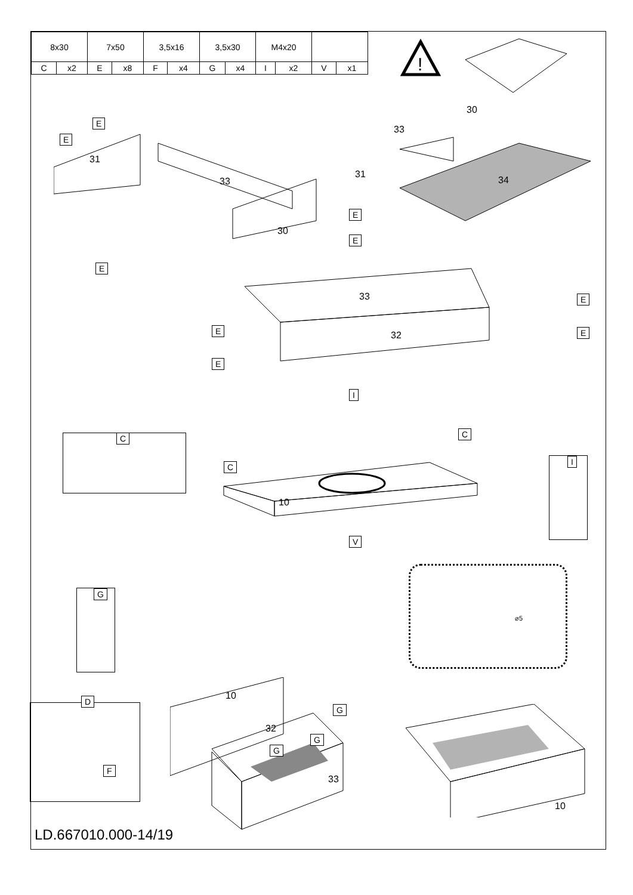| 8x30 | | 7x50 | | 3,5x16 | | 3,5x30 | | M4x20 | | | |
| C | x2 | E | x8 | F | x4 | G | x4 | I | x2 | V | x1 |
!
E
C
C
C
I
V
I
⌀5
G
D
F
G
G
G
E
E
E
E
E
E
E
E
31
33
30
30
33
31
34
33
32
10
10
32
33
10
LD.667010.000-14/19